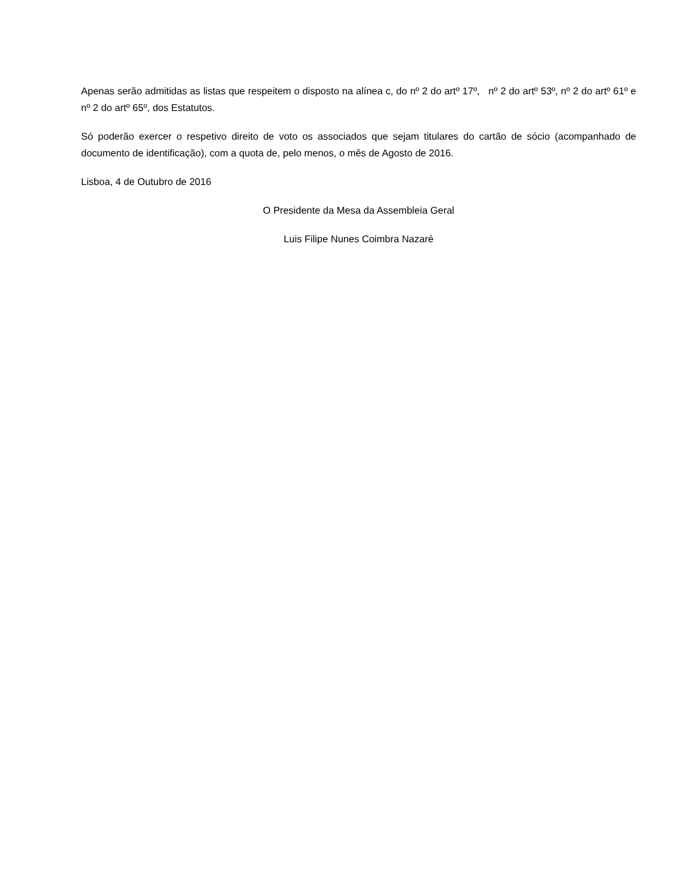Apenas serão admitidas as listas que respeitem o disposto na alínea c, do nº 2 do artº 17º, nº 2 do artº 53º, nº 2 do artº 61º e nº 2 do artº 65º, dos Estatutos.
Só poderão exercer o respetivo direito de voto os associados que sejam titulares do cartão de sócio (acompanhado de documento de identificação), com a quota de, pelo menos, o mês de Agosto de 2016.
Lisboa, 4 de Outubro de 2016
O Presidente da Mesa da Assembleia Geral
Luis Filipe Nunes Coimbra Nazaré